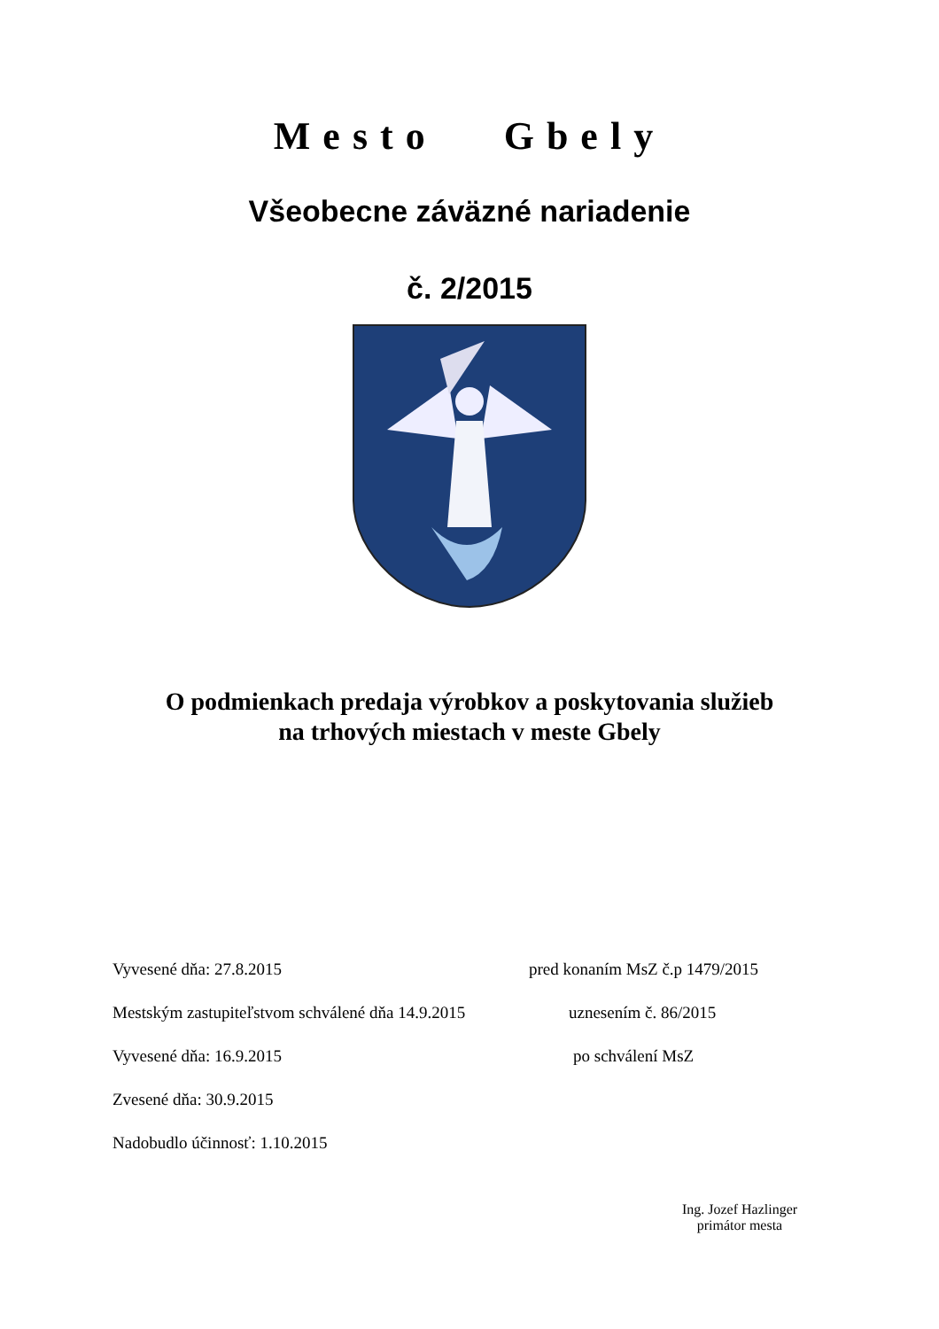Mesto Gbely
Všeobecne záväzné nariadenie
č. 2/2015
O podmienkach predaja výrobkov a poskytovania služieb
na trhových miestach v meste Gbely
Vyvesené dňa: 27.8.2015 pred konaním MsZ č.p 1479/2015
Mestským zastupiteľstvom schválené dňa 14.9.2015 uznesením č. 86/2015
Vyvesené dňa: 16.9.2015 po schválení MsZ
Zvesené dňa: 30.9.2015
Nadobudlo účinnosť: 1.10.2015
Ing. Jozef Hazlinger
primátor mesta